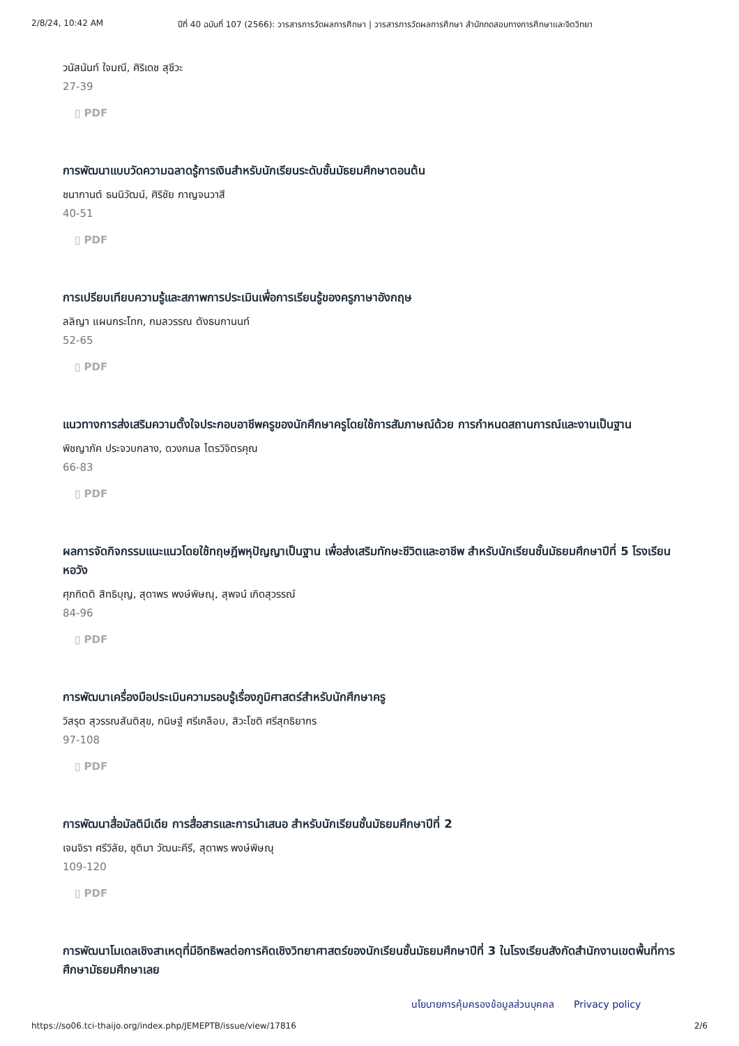2/8/24, 10:42 AM ปีที่ 40 ฉบับที่ 107 (2566): วารสารการวัดผลการศึกษา | วารสารการวัดผลการศึกษา สำนักทดสอบทางการศึกษาและจิตวิทยา
วนัสนันท์ ใจมณี, ศิริเดช สุชีวะ
27-39
▯ PDF
การพัฒนาแบบวัดความฉลาดรู้การเงินสำหรับนักเรียนระดับชั้นมัธยมศึกษาตอนต้น
ชนากานต์ ธนนิวัฒน์, ศิริชัย กาญจนวาสี
40-51
▯ PDF
การเปรียบเทียบความรู้และสภาพการประเมินเพื่อการเรียนรู้ของครูภาษาอังกฤษ
ลลิญา แผนกระโทก, กมลวรรณ ตังธนกานนท์
52-65
▯ PDF
แนวทางการส่งเสริมความตั้งใจประกอบอาชีพครูของนักศึกษาครูโดยใช้การสัมภาษณ์ด้วย การกำหนดสถานการณ์และงานเป็นฐาน
พิชญาภัค ประจวบกลาง, ดวงกมล ไตรวิจิตรคุณ
66-83
▯ PDF
ผลการจัดกิจกรรมแนะแนวโดยใช้ทฤษฎีพหุปัญญาเป็นฐาน เพื่อส่งเสริมทักษะชีวิตและอาชีพ สำหรับนักเรียนชั้นมัธยมศึกษาปีที่ 5 โรงเรียนหอวัง
ศุภกิตติ สิทธิบุญ, สุดาพร พงษ์พิษณุ, สุพจน์ เกิดสุวรรณ์
84-96
▯ PDF
การพัฒนาเครื่องมือประเมินความรอบรู้เรื่องภูมิศาสตร์สำหรับนักศึกษาครู
วิสรุต สุวรรณสันติสุข, กนิษฐ์ ศรีเคลือบ, สิวะโชติ ศรีสุทธิยากร
97-108
▯ PDF
การพัฒนาสื่อมัลติมีเดีย การสื่อสารและการนำเสนอ สำหรับนักเรียนชั้นมัธยมศึกษาปีที่ 2
เจนจิรา ศรีวิลัย, ชุติมา วัฒนะคีรี, สุดาพร พงษ์พิษณุ
109-120
▯ PDF
การพัฒนาโมเดลเชิงสาเหตุที่มีอิทธิพลต่อการคิดเชิงวิทยาศาสตร์ของนักเรียนชั้นมัธยมศึกษาปีที่ 3 ในโรงเรียนสังกัดสำนักงานเขตพื้นที่การศึกษามัธยมศึกษาเลย
นโยบายการคุ้มครองข้อมูลส่วนบุคคล Privacy policy
https://so06.tci-thaijo.org/index.php/JEMEPTB/issue/view/17816 2/6